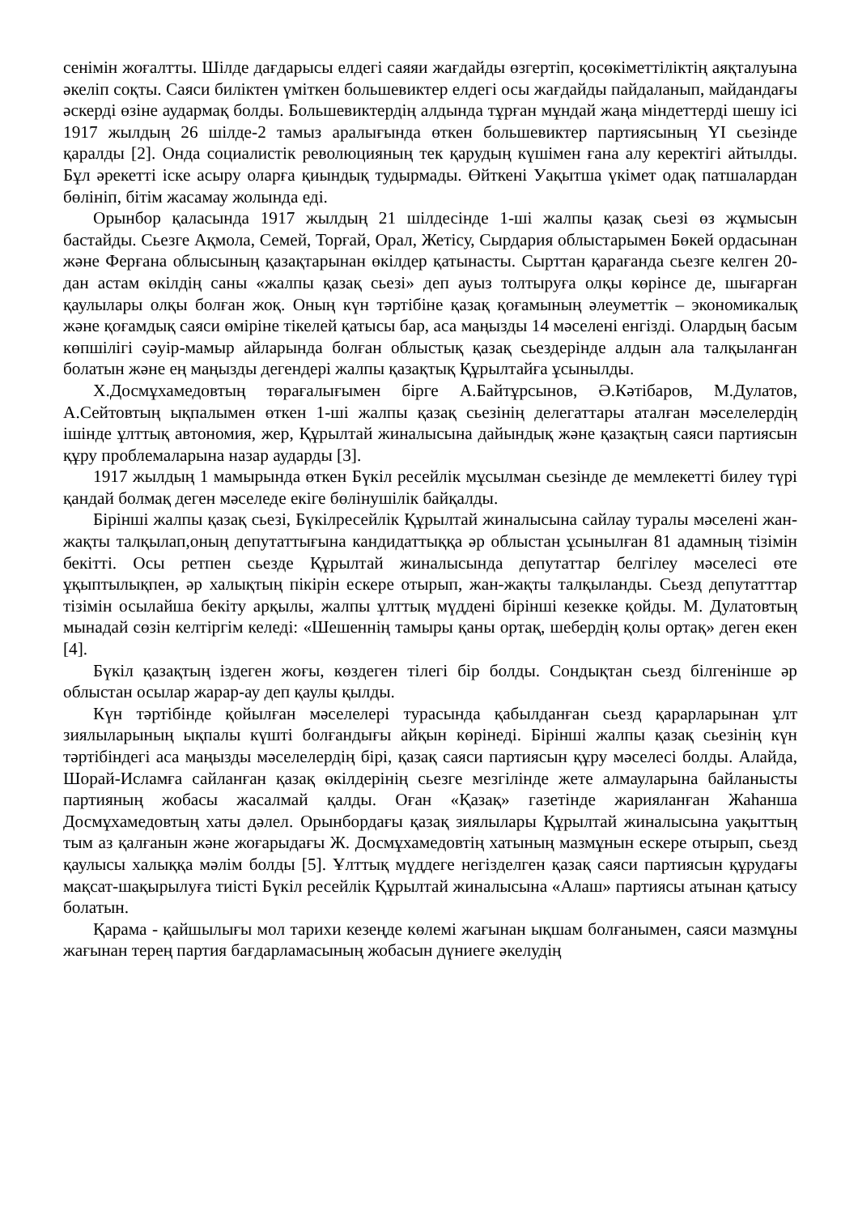сенімін жоғалтты. Шілде дағдарысы елдегі саяяи жағдайды өзгертіп, қосөкіметтіліктің аяқталуына әкеліп соқты. Саяси биліктен үміткен большевиктер елдегі осы жағдайды пайдаланып, майдандағы әскерді өзіне аудармақ болды. Большевиктердің алдында тұрған мұндай жаңа міндеттерді шешу ісі 1917 жылдың 26 шілде-2 тамыз аралығында өткен большевиктер партиясының ҮІ сьезінде қаралды [2]. Онда социалистік революцияның тек қарудың күшімен ғана алу керектігі айтылды. Бұл әрекетті іске асыру оларға қиындық тудырмады. Өйткені Уақытша үкімет одақ патшалардан бөлініп, бітім жасамау жолында еді.
Орынбор қаласында 1917 жылдың 21 шілдесінде 1-ші жалпы қазақ сьезі өз жұмысын бастайды. Сьезге Ақмола, Семей, Торғай, Орал, Жетісу, Сырдария облыстарымен Бөкей ордасынан және Ферғана облысының қазақтарынан өкілдер қатынасты. Сырттан қарағанда сьезге келген 20- дан астам өкілдің саны «жалпы қазақ сьезі» деп ауыз толтыруға олқы көрінсе де, шығарған қаулылары олқы болған жоқ. Оның күн тәртібіне қазақ қоғамының әлеуметтік – экономикалық және қоғамдық саяси өміріне тікелей қатысы бар, аса маңызды 14 мәселені енгізді. Олардың басым көпшілігі сәуір-мамыр айларында болған облыстық қазақ сьездерінде алдын ала талқыланған болатын және ең маңызды дегендері жалпы қазақтық Құрылтайға ұсынылды.
Х.Досмұхамедовтың төрағалығымен бірге А.Байтұрсынов, Ә.Кәтібаров, М.Дулатов, А.Сейтовтың ықпалымен өткен 1-ші жалпы қазақ сьезінің делегаттары аталған мәселелердің ішінде ұлттық автономия, жер, Құрылтай жиналысына дайындық және қазақтың саяси партиясын құру проблемаларына назар аударды [3].
1917 жылдың 1 мамырында өткен Бүкіл ресейлік мұсылман сьезінде де мемлекетті билеу түрі қандай болмақ деген мәселеде екіге бөлінушілік байқалды.
Бірінші жалпы қазақ сьезі, Бүкілресейлік Құрылтай жиналысына сайлау туралы мәселені жан-жақты талқылап,оның депутаттығына кандидаттыққа әр облыстан ұсынылған 81 адамның тізімін бекітті. Осы ретпен сьезде Құрылтай жиналысында депутаттар белгілеу мәселесі өте ұқыптылықпен, әр халықтың пікірін ескере отырып, жан-жақты талқыланды. Сьезд депутатттар тізімін осылайша бекіту арқылы, жалпы ұлттық мүддені бірінші кезекке қойды. М. Дулатовтың мынадай сөзін келтіргім келеді: «Шешеннің тамыры қаны ортақ, шебердің қолы ортақ» деген екен [4].
Бүкіл қазақтың іздеген жоғы, көздеген тілегі бір болды. Сондықтан сьезд білгенінше әр облыстан осылар жарар-ау деп қаулы қылды.
Күн тәртібінде қойылған мәселелері турасында қабылданған сьезд қарарларынан ұлт зиялыларының ықпалы күшті болғандығы айқын көрінеді. Бірінші жалпы қазақ сьезінің күн тәртібіндегі аса маңызды мәселелердің бірі, қазақ саяси партиясын құру мәселесі болды. Алайда, Шорай-Исламға сайланған қазақ өкілдерінің сьезге мезгілінде жете алмауларына байланысты партияның жобасы жасалмай қалды. Оған «Қазақ» газетінде жарияланған Жаһанша Досмұхамедовтың хаты дәлел. Орынбордағы қазақ зиялылары Құрылтай жиналысына уақыттың тым аз қалғанын және жоғарыдағы Ж. Досмұхамедовтің хатының мазмұнын ескере отырып, сьезд қаулысы халыққа мәлім болды [5]. Ұлттық мүддеге негізделген қазақ саяси партиясын құрудағы мақсат-шақырылуға тиісті Бүкіл ресейлік Құрылтай жиналысына «Алаш» партиясы атынан қатысу болатын.
Қарама - қайшылығы мол тарихи кезеңде көлемі жағынан ықшам болғанымен, саяси мазмұны жағынан терең партия бағдарламасының жобасын дүниеге әкелудің